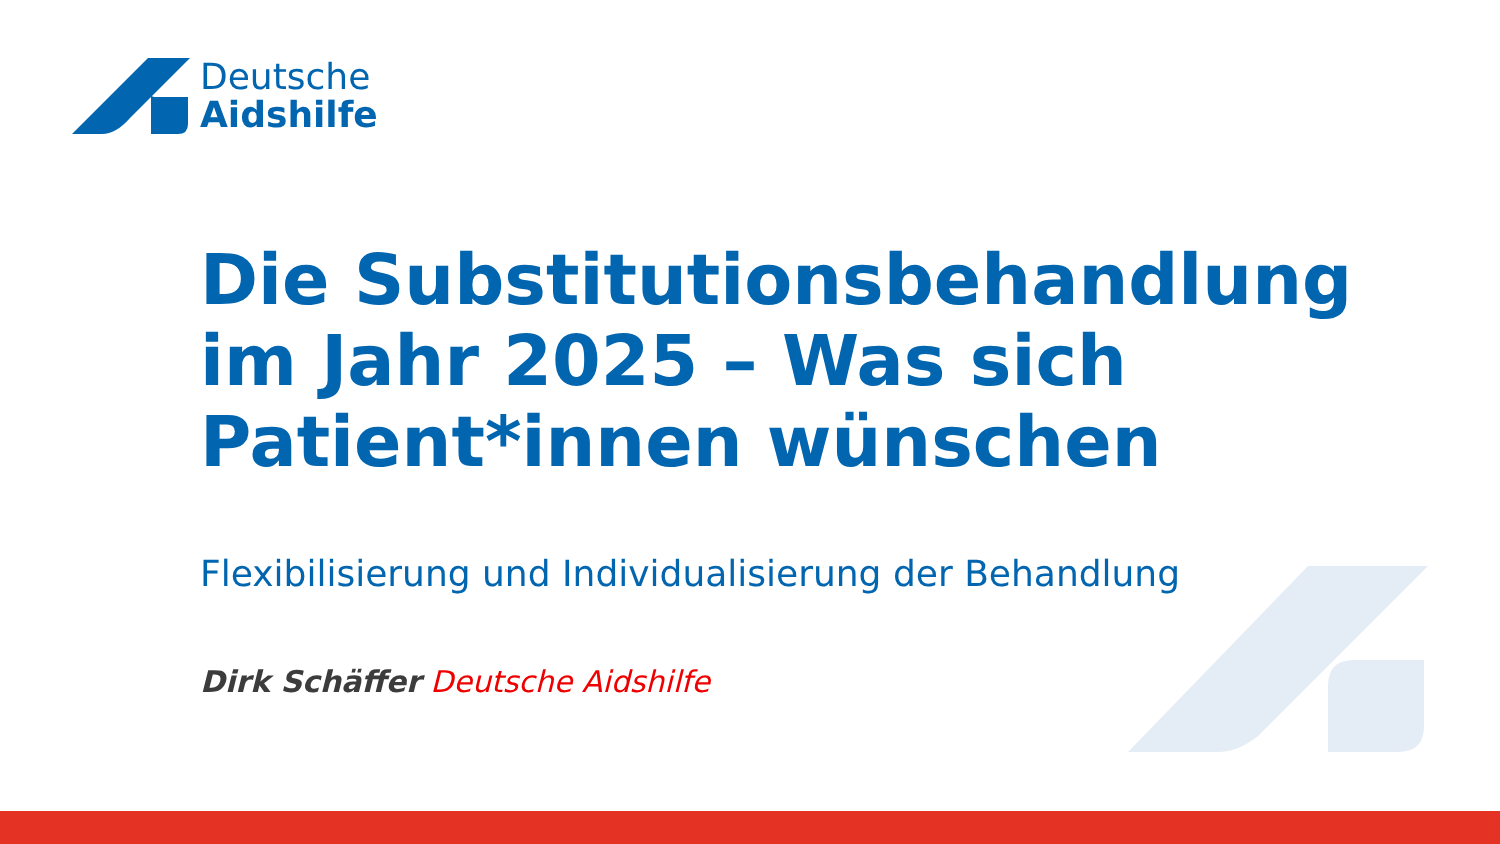Deutsche
Aidshilfe
Die Substitutionsbehandlung im Jahr 2025 – Was sich Patient*innen wünschen
Flexibilisierung und Individualisierung der Behandlung
Dirk Schäffer Deutsche Aidshilfe